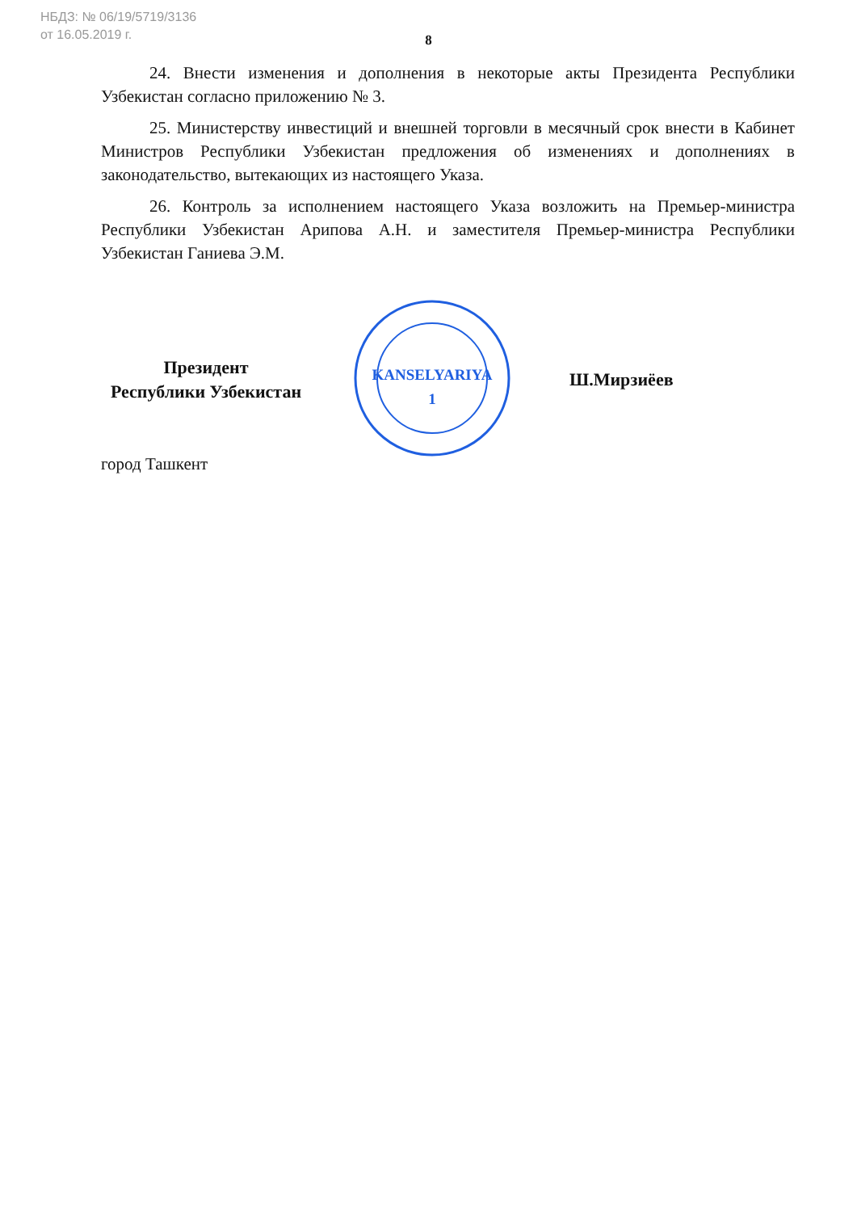НБДЗ: № 06/19/5719/3136
от 16.05.2019 г.
8
24. Внести изменения и дополнения в некоторые акты Президента Республики Узбекистан согласно приложению № 3.
25. Министерству инвестиций и внешней торговли в месячный срок внести в Кабинет Министров Республики Узбекистан предложения об изменениях и дополнениях в законодательство, вытекающих из настоящего Указа.
26. Контроль за исполнением настоящего Указа возложить на Премьер-министра Республики Узбекистан Арипова А.Н. и заместителя Премьер-министра Республики Узбекистан Ганиева Э.М.
Президент
Республики Узбекистан
KANSELYARIYA
1
Ш.Мирзиёев
город Ташкент